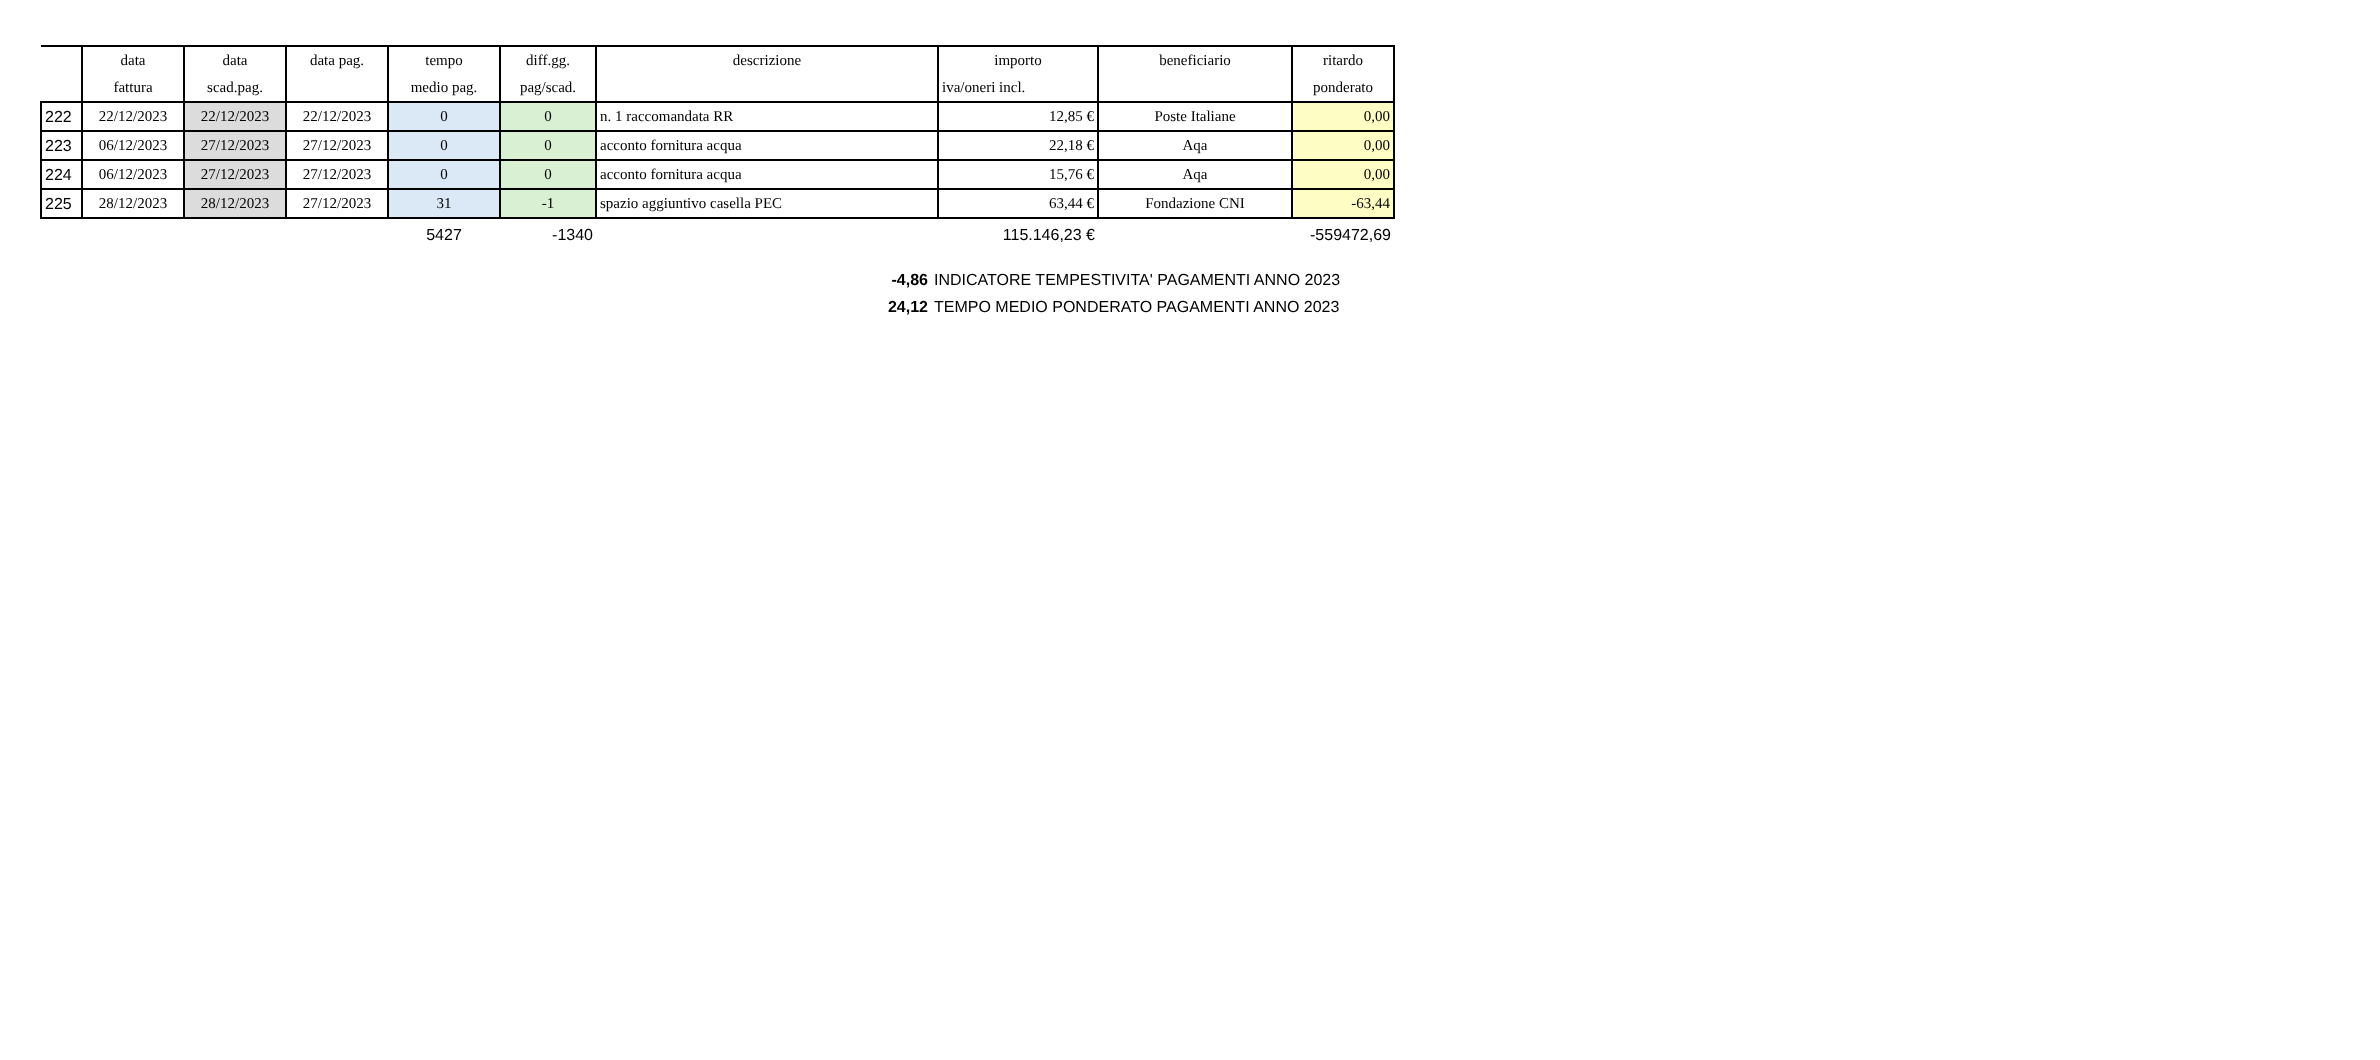| | data | data | data pag. | tempo | diff.gg. | descrizione | importo | beneficiario | ritardo |
| --- | --- | --- | --- | --- | --- | --- | --- | --- | --- |
| | fattura | scad.pag. | | medio pag. | pag/scad. | | iva/oneri incl. | | ponderato |
| 222 | 22/12/2023 | 22/12/2023 | 22/12/2023 | 0 | 0 | n. 1 raccomandata RR | 12,85 € | Poste Italiane | 0,00 |
| 223 | 06/12/2023 | 27/12/2023 | 27/12/2023 | 0 | 0 | acconto fornitura acqua | 22,18 € | Aqa | 0,00 |
| 224 | 06/12/2023 | 27/12/2023 | 27/12/2023 | 0 | 0 | acconto fornitura acqua | 15,76 € | Aqa | 0,00 |
| 225 | 28/12/2023 | 28/12/2023 | 27/12/2023 | 31 | -1 | spazio aggiuntivo casella PEC | 63,44 € | Fondazione CNI | -63,44 |
| | | | | 5427 | -1340 | | 115.146,23 € | | -559472,69 |
-4,86 INDICATORE TEMPESTIVITA' PAGAMENTI ANNO 2023
24,12 TEMPO MEDIO PONDERATO PAGAMENTI ANNO 2023